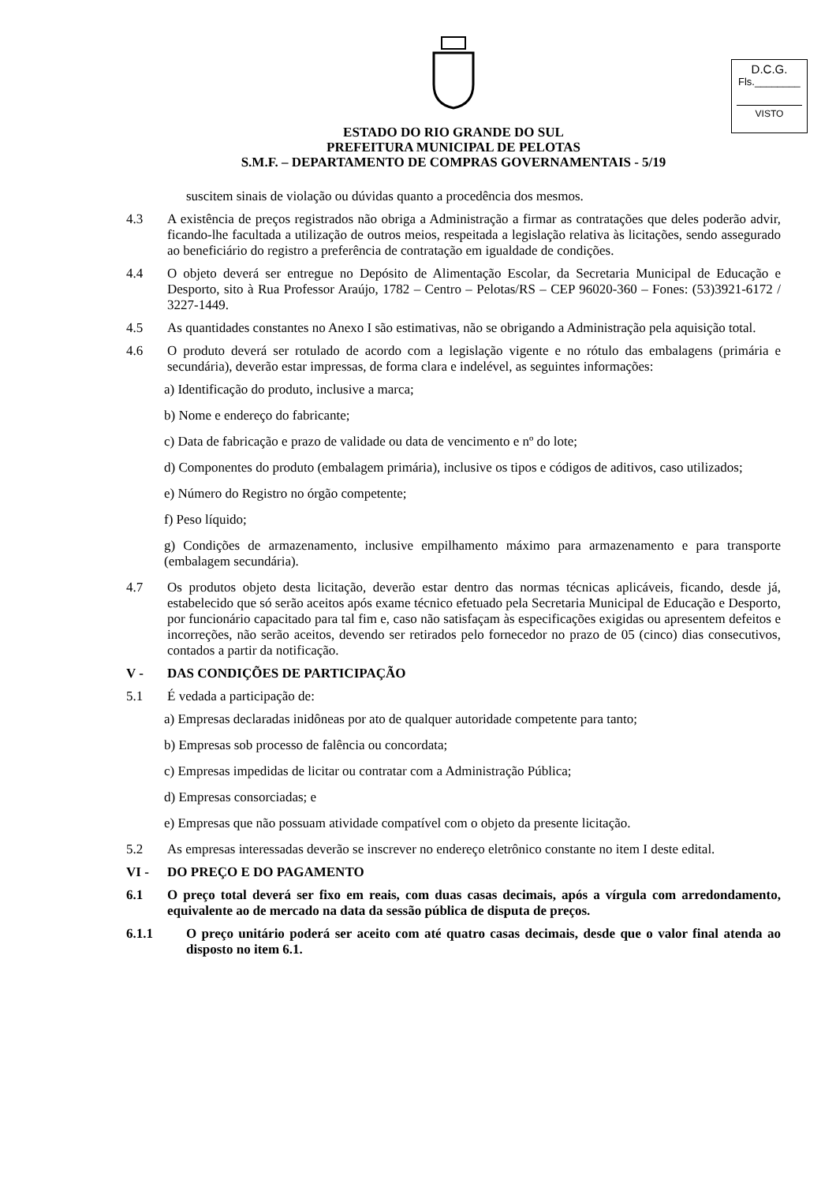D.C.G.
Fls.________
VISTO
ESTADO DO RIO GRANDE DO SUL
PREFEITURA MUNICIPAL DE PELOTAS
S.M.F. – DEPARTAMENTO DE COMPRAS GOVERNAMENTAIS - 5/19
suscitem sinais de violação ou dúvidas quanto a procedência dos mesmos.
4.3 A existência de preços registrados não obriga a Administração a firmar as contratações que deles poderão advir, ficando-lhe facultada a utilização de outros meios, respeitada a legislação relativa às licitações, sendo assegurado ao beneficiário do registro a preferência de contratação em igualdade de condições.
4.4 O objeto deverá ser entregue no Depósito de Alimentação Escolar, da Secretaria Municipal de Educação e Desporto, sito à Rua Professor Araújo, 1782 – Centro – Pelotas/RS – CEP 96020-360 – Fones: (53)3921-6172 / 3227-1449.
4.5 As quantidades constantes no Anexo I são estimativas, não se obrigando a Administração pela aquisição total.
4.6 O produto deverá ser rotulado de acordo com a legislação vigente e no rótulo das embalagens (primária e secundária), deverão estar impressas, de forma clara e indelével, as seguintes informações:
a) Identificação do produto, inclusive a marca;
b) Nome e endereço do fabricante;
c) Data de fabricação e prazo de validade ou data de vencimento e nº do lote;
d) Componentes do produto (embalagem primária), inclusive os tipos e códigos de aditivos, caso utilizados;
e) Número do Registro no órgão competente;
f) Peso líquido;
g) Condições de armazenamento, inclusive empilhamento máximo para armazenamento e para transporte (embalagem secundária).
4.7 Os produtos objeto desta licitação, deverão estar dentro das normas técnicas aplicáveis, ficando, desde já, estabelecido que só serão aceitos após exame técnico efetuado pela Secretaria Municipal de Educação e Desporto, por funcionário capacitado para tal fim e, caso não satisfaçam às especificações exigidas ou apresentem defeitos e incorreções, não serão aceitos, devendo ser retirados pelo fornecedor no prazo de 05 (cinco) dias consecutivos, contados a partir da notificação.
V - DAS CONDIÇÕES DE PARTICIPAÇÃO
5.1 É vedada a participação de:
a) Empresas declaradas inidôneas por ato de qualquer autoridade competente para tanto;
b) Empresas sob processo de falência ou concordata;
c) Empresas impedidas de licitar ou contratar com a Administração Pública;
d) Empresas consorciadas; e
e) Empresas que não possuam atividade compatível com o objeto da presente licitação.
5.2 As empresas interessadas deverão se inscrever no endereço eletrônico constante no item I deste edital.
VI - DO PREÇO E DO PAGAMENTO
6.1 O preço total deverá ser fixo em reais, com duas casas decimais, após a vírgula com arredondamento, equivalente ao de mercado na data da sessão pública de disputa de preços.
6.1.1 O preço unitário poderá ser aceito com até quatro casas decimais, desde que o valor final atenda ao disposto no item 6.1.